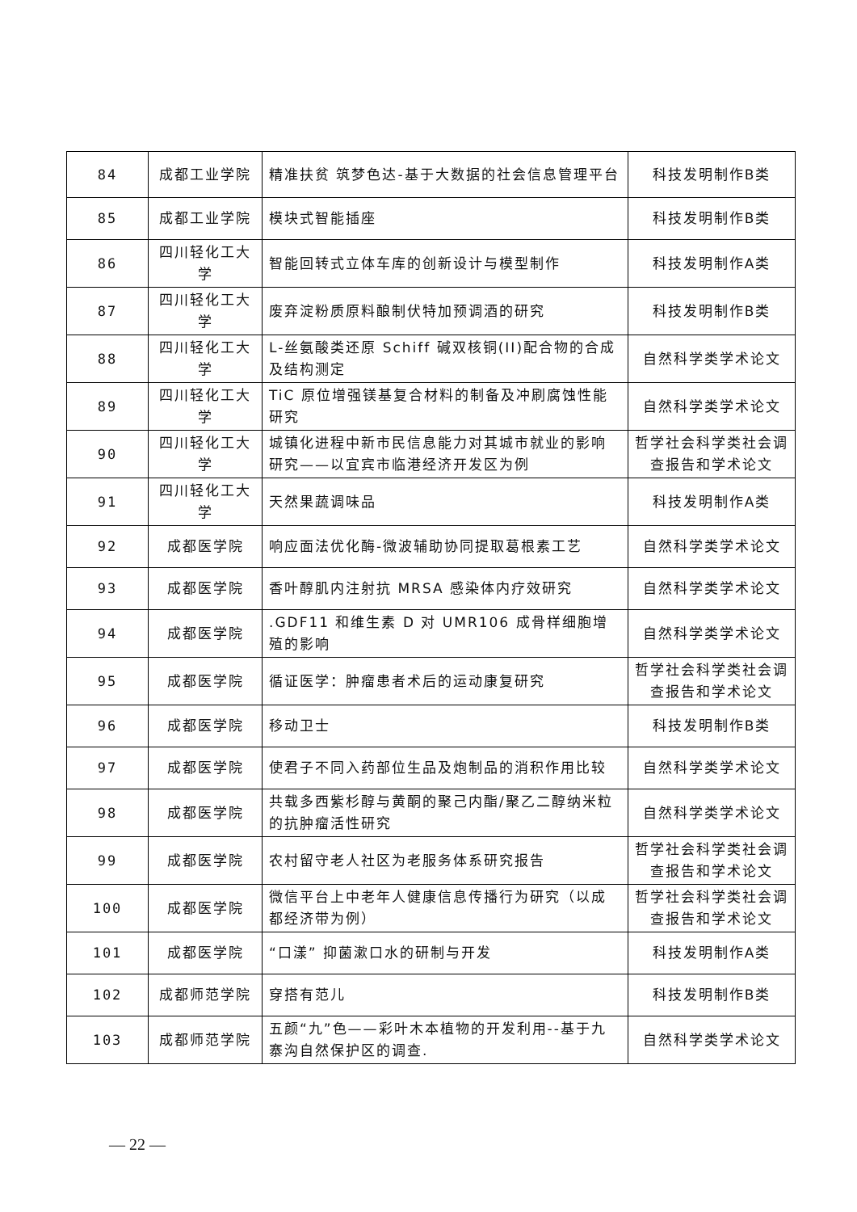| 84 | 成都工业学院 | 精准扶贫 筑梦色达-基于大数据的社会信息管理平台 | 科技发明制作B类 |
| 85 | 成都工业学院 | 模块式智能插座 | 科技发明制作B类 |
| 86 | 四川轻化工大学 | 智能回转式立体车库的创新设计与模型制作 | 科技发明制作A类 |
| 87 | 四川轻化工大学 | 废弃淀粉质原料酿制伏特加预调酒的研究 | 科技发明制作B类 |
| 88 | 四川轻化工大学 | L-丝氨酸类还原 Schiff 碱双核铜(II)配合物的合成及结构测定 | 自然科学类学术论文 |
| 89 | 四川轻化工大学 | TiC 原位增强镁基复合材料的制备及冲刷腐蚀性能研究 | 自然科学类学术论文 |
| 90 | 四川轻化工大学 | 城镇化进程中新市民信息能力对其城市就业的影响研究——以宜宾市临港经济开发区为例 | 哲学社会科学类社会调查报告和学术论文 |
| 91 | 四川轻化工大学 | 天然果蔬调味品 | 科技发明制作A类 |
| 92 | 成都医学院 | 响应面法优化酶-微波辅助协同提取葛根素工艺 | 自然科学类学术论文 |
| 93 | 成都医学院 | 香叶醇肌内注射抗 MRSA 感染体内疗效研究 | 自然科学类学术论文 |
| 94 | 成都医学院 | .GDF11 和维生素 D 对 UMR106 成骨样细胞增殖的影响 | 自然科学类学术论文 |
| 95 | 成都医学院 | 循证医学：肿瘤患者术后的运动康复研究 | 哲学社会科学类社会调查报告和学术论文 |
| 96 | 成都医学院 | 移动卫士 | 科技发明制作B类 |
| 97 | 成都医学院 | 使君子不同入药部位生品及炮制品的消积作用比较 | 自然科学类学术论文 |
| 98 | 成都医学院 | 共载多西紫杉醇与黄酮的聚己内酯/聚乙二醇纳米粒的抗肿瘤活性研究 | 自然科学类学术论文 |
| 99 | 成都医学院 | 农村留守老人社区为老服务体系研究报告 | 哲学社会科学类社会调查报告和学术论文 |
| 100 | 成都医学院 | 微信平台上中老年人健康信息传播行为研究（以成都经济带为例） | 哲学社会科学类社会调查报告和学术论文 |
| 101 | 成都医学院 | “口漾” 抑菌漱口水的研制与开发 | 科技发明制作A类 |
| 102 | 成都师范学院 | 穿搭有范儿 | 科技发明制作B类 |
| 103 | 成都师范学院 | 五颜“九”色——彩叶木本植物的开发利用--基于九寨沟自然保护区的调查. | 自然科学类学术论文 |
— 22 —